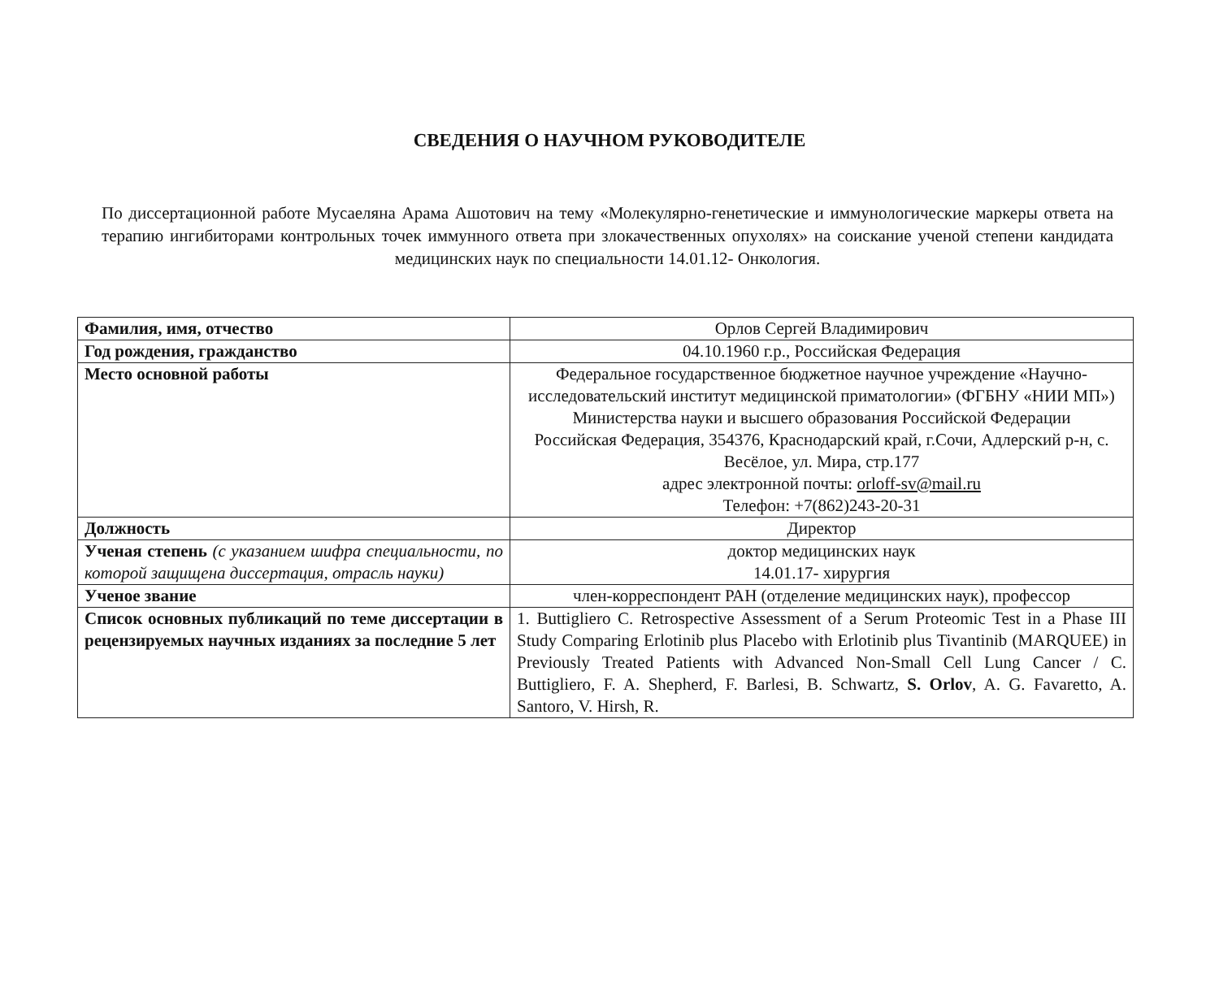СВЕДЕНИЯ О НАУЧНОМ РУКОВОДИТЕЛЕ
По диссертационной работе Мусаеляна Арама Ашотович на тему «Молекулярно-генетические и иммунологические маркеры ответа на терапию ингибиторами контрольных точек иммунного ответа при злокачественных опухолях» на соискание ученой степени кандидата медицинских наук по специальности 14.01.12- Онкология.
| Фамилия, имя, отчество | Орлов Сергей Владимирович |
| Год рождения, гражданство | 04.10.1960 г.р., Российская Федерация |
| Место основной работы | Федеральное государственное бюджетное научное учреждение «Научно-исследовательский институт медицинской приматологии» (ФГБНУ «НИИ МП») Министерства науки и высшего образования Российской Федерации Российская Федерация, 354376, Краснодарский край, г.Сочи, Адлерский р-н, с. Весёлое, ул. Мира, стр.177 адрес электронной почты: orloff-sv@mail.ru Телефон: +7(862)243-20-31 |
| Должность | Директор |
| Ученая степень (с указанием шифра специальности, по которой защищена диссертация, отрасль науки) | доктор медицинских наук 14.01.17- хирургия |
| Ученое звание | член-корреспондент РАН (отделение медицинских наук), профессор |
| Список основных публикаций по теме диссертации в рецензируемых научных изданиях за последние 5 лет | 1. Buttigliero C. Retrospective Assessment of a Serum Proteomic Test in a Phase III Study Comparing Erlotinib plus Placebo with Erlotinib plus Tivantinib (MARQUEE) in Previously Treated Patients with Advanced Non-Small Cell Lung Cancer / C. Buttigliero, F. A. Shepherd, F. Barlesi, B. Schwartz, S. Orlov , A. G. Favaretto, A. Santoro, V. Hirsh, R. |